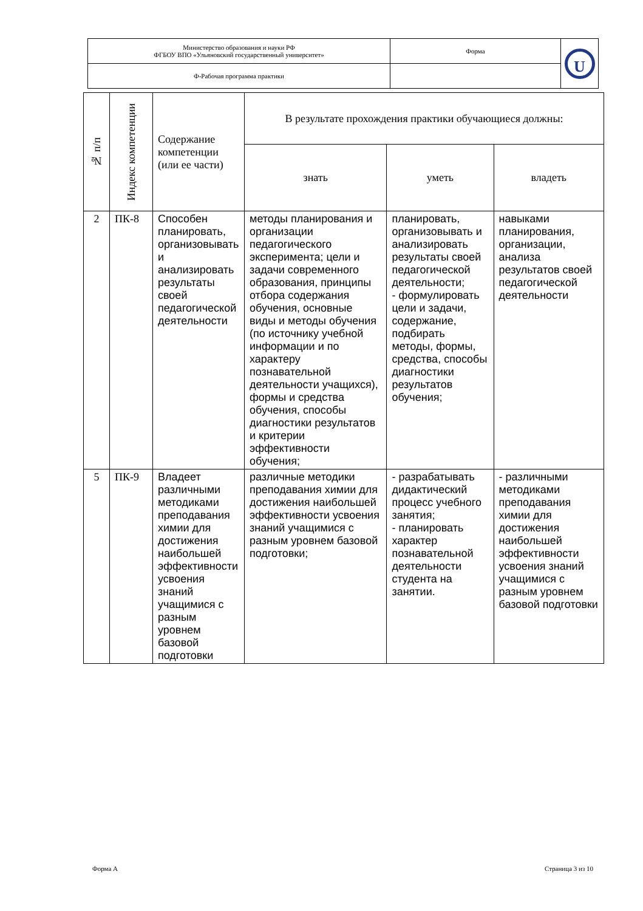| Министерство образования и науки РФ ФГБОУ ВПО «Ульяновский государственный университет» | Форма | U |
| Ф-Рабочая программа практики | | |
| № п/п | Индекс компетенции | Содержание компетенции (или ее части) | В результате прохождения практики обучающиеся должны: | | |
| --- | --- | --- | --- | --- | --- |
| | | | знать | уметь | владеть |
| 2 | ПК-8 | Способен планировать, организовывать и анализировать результаты своей педагогической деятельности | методы планирования и организации педагогического эксперимента; цели и задачи современного образования, принципы отбора содержания обучения, основные виды и методы обучения (по источнику учебной информации и по характеру познавательной деятельности учащихся), формы и средства обучения, способы диагностики результатов и критерии эффективности обучения; | планировать, организовывать и анализировать результаты своей педагогической деятельности; - формулировать цели и задачи, содержание, подбирать методы, формы, средства, способы диагностики результатов обучения; | навыками планирования, организации, анализа результатов своей педагогической деятельности |
| 5 | ПК-9 | Владеет различными методиками преподавания химии для достижения наибольшей эффективности усвоения знаний учащимися с разным уровнем базовой подготовки | различные методики преподавания химии для достижения наибольшей эффективности усвоения знаний учащимися с разным уровнем базовой подготовки; | - разрабатывать дидактический процесс учебного занятия; - планировать характер познавательной деятельности студента на занятии. | - различными методиками преподавания химии для достижения наибольшей эффективности усвоения знаний учащимися с разным уровнем базовой подготовки |
Форма А Страница 3 из 10